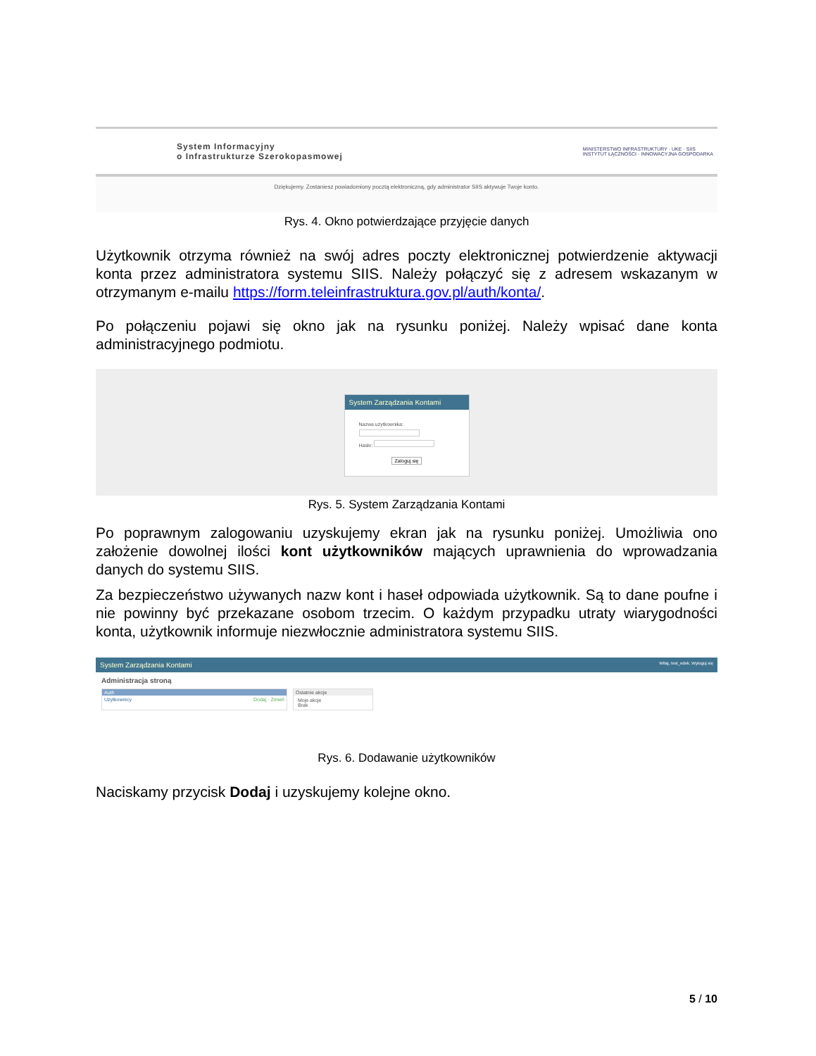System Informacyjny
o Infrastrukturze Szerokopasmowej
MINISTERSTWO INFRASTRUKTURY · UKE · SIIS
INSTYTUT ŁĄCZNOŚCI · INNOWACYJNA GOSPODARKA
Dziękujemy. Zostaniesz powiadomiony pocztą elektroniczną, gdy administrator SIIS aktywuje Twoje konto.
Rys. 4. Okno potwierdzające przyjęcie danych
Użytkownik otrzyma również na swój adres poczty elektronicznej potwierdzenie aktywacji konta przez administratora systemu SIIS. Należy połączyć się z adresem wskazanym w otrzymanym e-mailu https://form.teleinfrastruktura.gov.pl/auth/konta/.
Po połączeniu pojawi się okno jak na rysunku poniżej. Należy wpisać dane konta administracyjnego podmiotu.
System Zarządzania Kontami
Nazwa użytkownika:
Hasło:
Zaloguj się
Rys. 5. System Zarządzania Kontami
Po poprawnym zalogowaniu uzyskujemy ekran jak na rysunku poniżej. Umożliwia ono założenie dowolnej ilości kont użytkowników mających uprawnienia do wprowadzania danych do systemu SIIS.
Za bezpieczeństwo używanych nazw kont i haseł odpowiada użytkownik. Są to dane poufne i nie powinny być przekazane osobom trzecim. O każdym przypadku utraty wiarygodności konta, użytkownik informuje niezwłocznie administratora systemu SIIS.
System Zarządzania Kontami Witaj, test_edek. Wyloguj się
Administracja stroną
Auth
Użytkownicy Dodaj · Zmień
Ostatnie akcje
Moje akcje
Brak
Rys. 6. Dodawanie użytkowników
Naciskamy przycisk Dodaj i uzyskujemy kolejne okno.
5 / 10